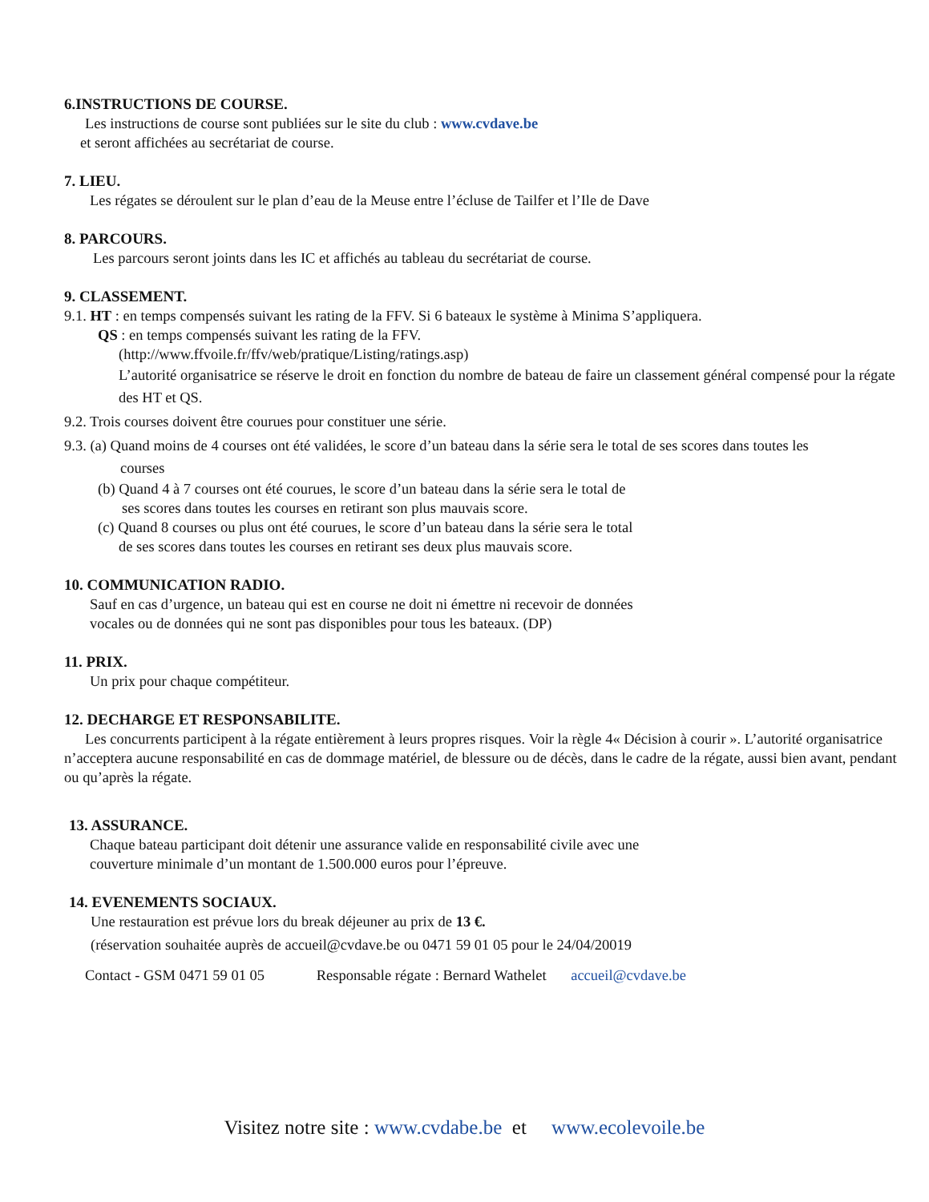6.INSTRUCTIONS DE COURSE.
Les instructions de course sont publiées sur le site du club : www.cvdave.be
et seront affichées au secrétariat de course.
7. LIEU.
Les régates se déroulent sur le plan d’eau de la Meuse entre l’écluse de Tailfer et l’Ile de Dave
8. PARCOURS.
Les parcours seront joints dans les IC et affichés au tableau du secrétariat de course.
9. CLASSEMENT.
9.1. HT : en temps compensés suivant les rating de la FFV. Si 6 bateaux le système à Minima S’appliquera.
QS : en temps compensés suivant les rating de la FFV.
(http://www.ffvoile.fr/ffv/web/pratique/Listing/ratings.asp)
L’autorité organisatrice se réserve le droit en fonction du nombre de bateau de faire un classement général compensé pour la régate des HT et QS.
9.2. Trois courses doivent être courues pour constituer une série.
9.3. (a) Quand moins de 4 courses ont été validées, le score d’un bateau dans la série sera le total de ses scores dans toutes les
courses
(b) Quand 4 à 7 courses ont été courues, le score d’un bateau dans la série sera le total de
ses scores dans toutes les courses en retirant son plus mauvais score.
(c) Quand 8 courses ou plus ont été courues, le score d’un bateau dans la série sera le total
de ses scores dans toutes les courses en retirant ses deux plus mauvais score.
10. COMMUNICATION RADIO.
Sauf en cas d’urgence, un bateau qui est en course ne doit ni émettre ni recevoir de données
vocales ou de données qui ne sont pas disponibles pour tous les bateaux. (DP)
11. PRIX.
Un prix pour chaque compétiteur.
12. DECHARGE ET RESPONSABILITE.
Les concurrents participent à la régate entièrement à leurs propres risques. Voir la règle 4« Décision à courir ». L’autorité organisatrice n’acceptera aucune responsabilité en cas de dommage matériel, de blessure ou de décès, dans le cadre de la régate, aussi bien avant, pendant ou qu’après la régate.
13. ASSURANCE.
Chaque bateau participant doit détenir une assurance valide en responsabilité civile avec une
couverture minimale d’un montant de 1.500.000 euros pour l’épreuve.
14. EVENEMENTS SOCIAUX.
Une restauration est prévue lors du break déjeuner au prix de 13 €.
(réservation souhaitée auprès de accueil@cvdave.be ou 0471 59 01 05 pour le 24/04/20019
Contact - GSM 0471 59 01 05 Responsable régate : Bernard Wathelet accueil@cvdave.be
Visitez notre site : www.cvdabe.be et www.ecolevoile.be